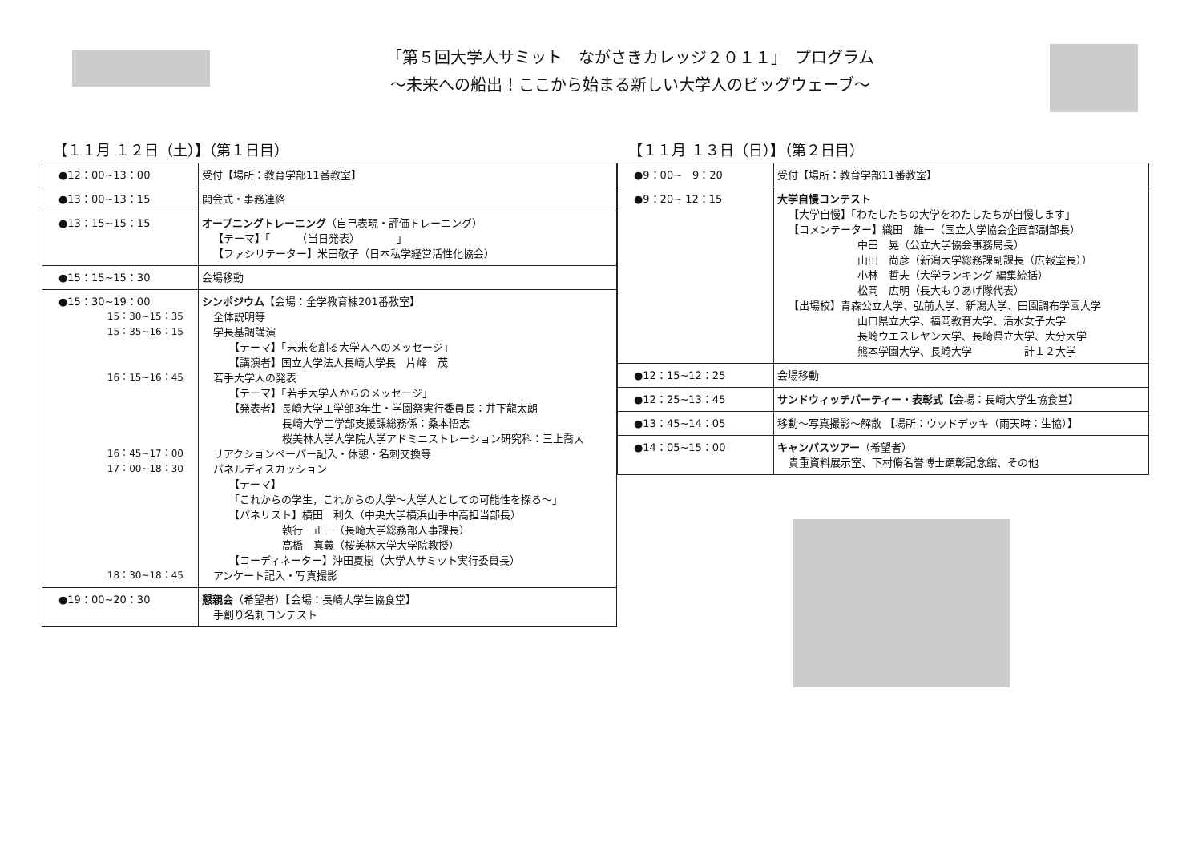「第５回大学人サミット　ながさきカレッジ２０１１」　プログラム
～未来への船出！ここから始まる新しい大学人のビッグウェーブ～
【１１月 １２日（土）】（第１日目）
| ●12：00~13：00 | 受付【場所：教育学部11番教室】 |
| ●13：00~13：15 | 開会式・事務連絡 |
| ●13：15~15：15 | オープニングトレーニング （自己表現・評価トレーニング） 【テーマ】「 （当日発表） 」 【ファシリテーター】米田敬子（日本私学経営活性化協会） |
| ●15：15~15：30 | 会場移動 |
| ●15：30~19：00 15：30~15：35 15：35~16：15 16：15~16：45 16：45~17：00 17：00~18：30 18：30~18：45 | シンポジウム 【会場：全学教育棟201番教室】 全体説明等 学長基調講演 【テーマ】「未来を創る大学人へのメッセージ」 【講演者】国立大学法人長崎大学長 片峰 茂 若手大学人の発表 【テーマ】「若手大学人からのメッセージ」 【発表者】長崎大学工学部3年生・学園祭実行委員長：井下龍太朗 長崎大学工学部支援課総務係：桑本悟志 桜美林大学大学院大学アドミニストレーション研究科：三上喬大 リアクションペーパー記入・休憩・名刺交換等 パネルディスカッション 【テーマ】 「これからの学生，これからの大学～大学人としての可能性を探る～」 【パネリスト】横田 利久（中央大学横浜山手中高担当部長） 執行 正一（長崎大学総務部人事課長） 高橋 真義（桜美林大学大学院教授） 【コーディネーター】沖田夏樹（大学人サミット実行委員長） アンケート記入・写真撮影 |
| ●19：00~20：30 | 懇親会 （希望者）【会場：長崎大学生協食堂】 手創り名刺コンテスト |
【１１月 １３日（日）】（第２日目）
| ●9：00~ 9：20 | 受付【場所：教育学部11番教室】 |
| ●9：20~ 12：15 | 大学自慢コンテスト 【大学自慢】「わたしたちの大学をわたしたちが自慢します」 【コメンテーター】織田 雄一（国立大学協会企画部副部長） 中田 晃（公立大学協会事務局長） 山田 尚彦（新潟大学総務課副課長（広報室長）） 小林 哲夫（大学ランキング 編集統括） 松岡 広明（長大もりあげ隊代表） 【出場校】青森公立大学、弘前大学、新潟大学、田園調布学園大学 山口県立大学、福岡教育大学、活水女子大学 長崎ウエスレヤン大学、長崎県立大学、大分大学 熊本学園大学、長崎大学 計１２大学 |
| ●12：15~12：25 | 会場移動 |
| ●12：25~13：45 | サンドウィッチパーティー・表彰式 【会場：長崎大学生協食堂】 |
| ●13：45~14：05 | 移動～写真撮影～解散 【場所：ウッドデッキ（雨天時：生協）】 |
| ●14：05~15：00 | キャンパスツアー （希望者） 貴重資料展示室、下村脩名誉博士顕彰記念館、その他 |